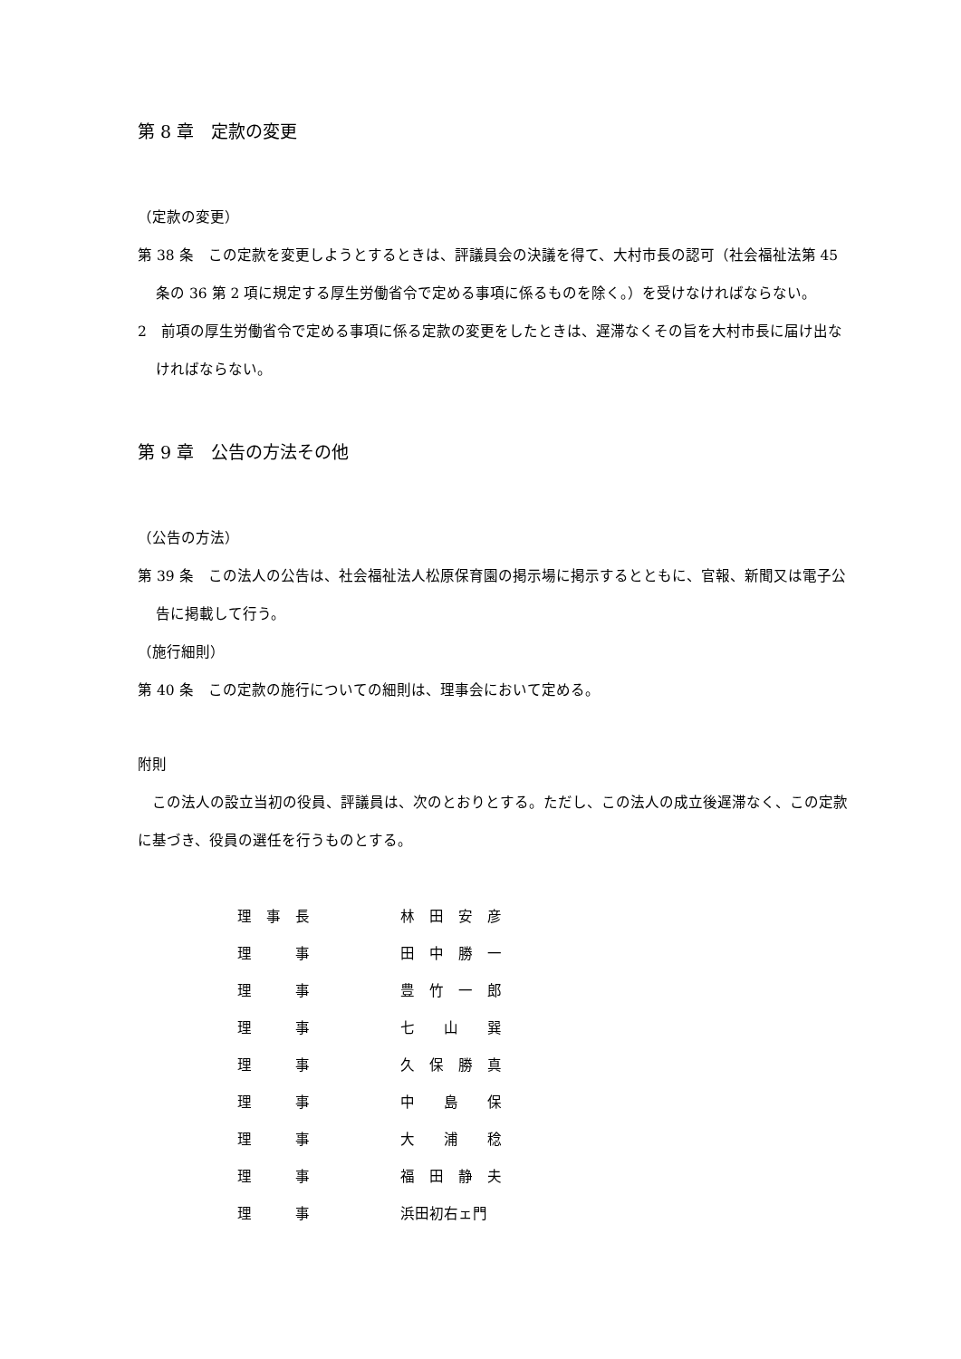第 8 章　定款の変更
（定款の変更）
第 38 条　この定款を変更しようとするときは、評議員会の決議を得て、大村市長の認可（社会福祉法第 45 条の 36 第 2 項に規定する厚生労働省令で定める事項に係るものを除く。）を受けなければならない。
2　前項の厚生労働省令で定める事項に係る定款の変更をしたときは、遅滞なくその旨を大村市長に届け出なければならない。
第 9 章　公告の方法その他
（公告の方法）
第 39 条　この法人の公告は、社会福祉法人松原保育園の掲示場に掲示するとともに、官報、新聞又は電子公告に掲載して行う。
（施行細則）
第 40 条　この定款の施行についての細則は、理事会において定める。
附則
　この法人の設立当初の役員、評議員は、次のとおりとする。ただし、この法人の成立後遅滞なく、この定款に基づき、役員の選任を行うものとする。
| 理 事 長 | 林 田 安 彦 |
| 理 事 | 田 中 勝 一 |
| 理 事 | 豊 竹 一 郎 |
| 理 事 | 七 山 巽 |
| 理 事 | 久 保 勝 真 |
| 理 事 | 中 島 保 |
| 理 事 | 大 浦 稔 |
| 理 事 | 福 田 静 夫 |
| 理 事 | 浜田初右ェ門 |